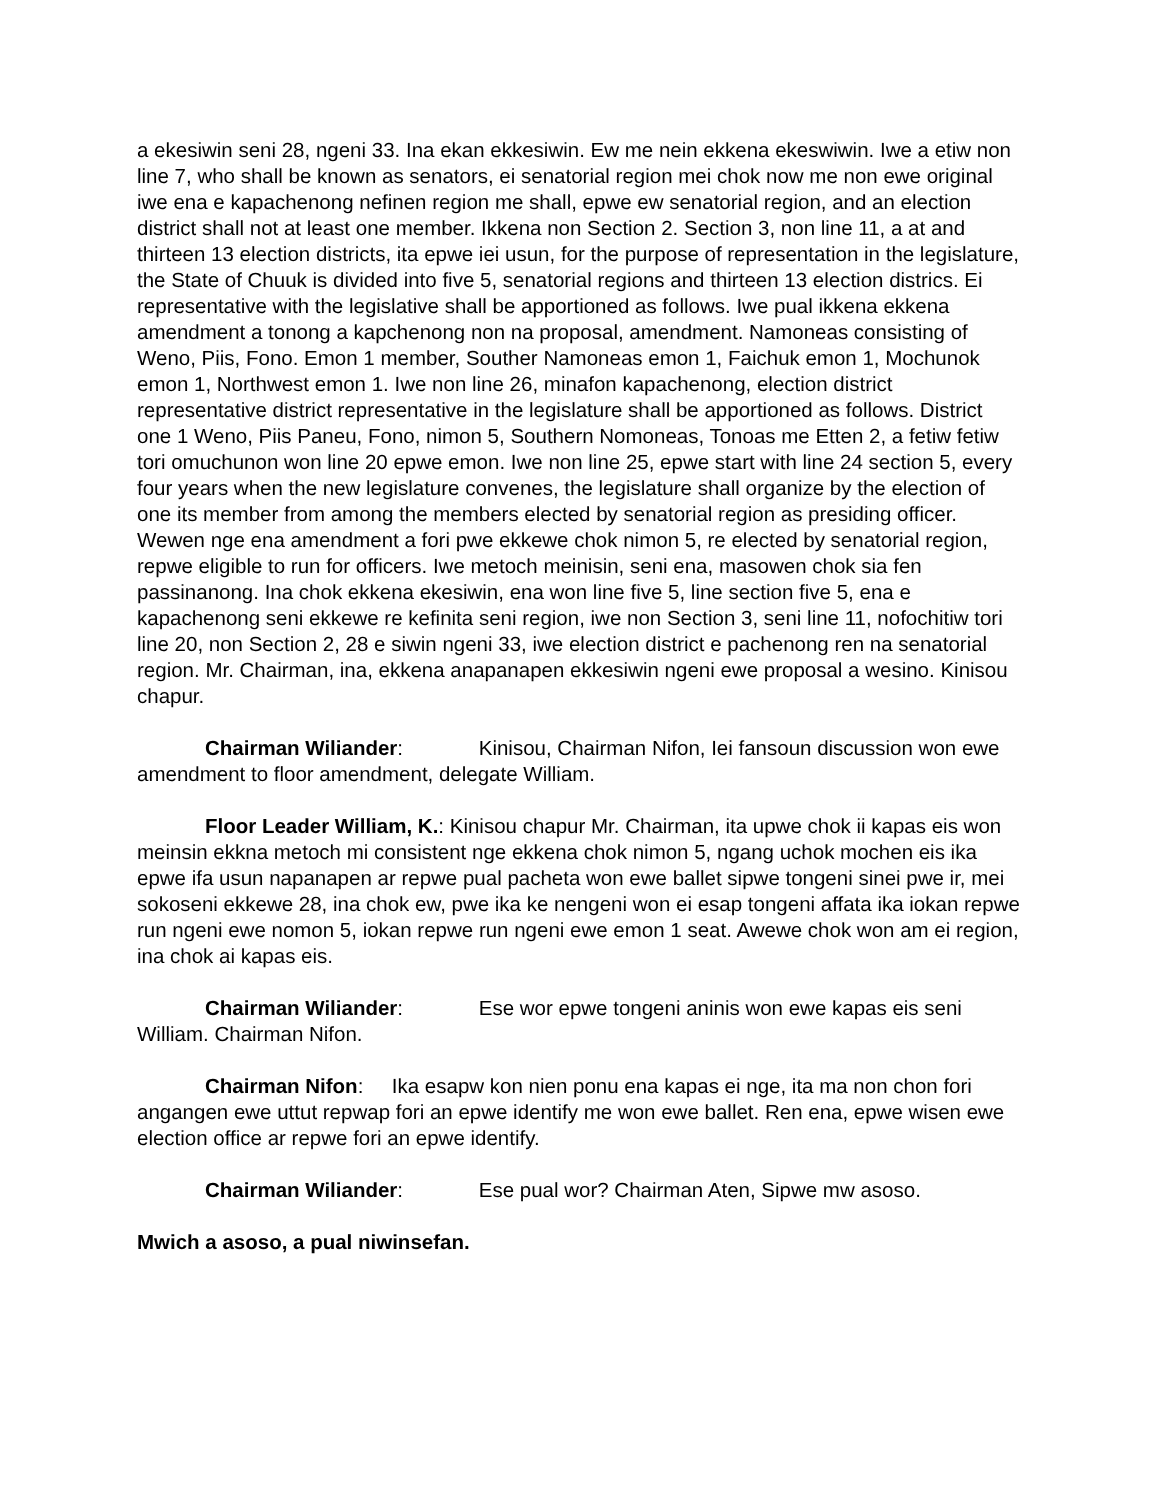a ekesiwin seni 28, ngeni 33. Ina ekan ekkesiwin. Ew me nein ekkena ekeswiwin. Iwe a etiw non line 7, who shall be known as senators, ei senatorial region mei chok now me non ewe original iwe ena e kapachenong nefinen region me shall, epwe ew senatorial region, and an election district shall not at least one member. Ikkena non Section 2. Section 3, non line 11, a at and thirteen 13 election districts, ita epwe iei usun, for the purpose of representation in the legislature, the State of Chuuk is divided into five 5, senatorial regions and thirteen 13 election districs. Ei representative with the legislative shall be apportioned as follows. Iwe pual ikkena ekkena amendment a tonong a kapchenong non na proposal, amendment. Namoneas consisting of Weno, Piis, Fono. Emon 1 member, Souther Namoneas emon 1, Faichuk emon 1, Mochunok emon 1, Northwest emon 1. Iwe non line 26, minafon kapachenong, election district representative district representative in the legislature shall be apportioned as follows. District one 1 Weno, Piis Paneu, Fono, nimon 5, Southern Nomoneas, Tonoas me Etten 2, a fetiw fetiw tori omuchunon won line 20 epwe emon. Iwe non line 25, epwe start with line 24 section 5, every four years when the new legislature convenes, the legislature shall organize by the election of one its member from among the members elected by senatorial region as presiding officer. Wewen nge ena amendment a fori pwe ekkewe chok nimon 5, re elected by senatorial region, repwe eligible to run for officers. Iwe metoch meinisin, seni ena, masowen chok sia fen passinanong. Ina chok ekkena ekesiwin, ena won line five 5, line section five 5, ena e kapachenong seni ekkewe re kefinita seni region, iwe non Section 3, seni line 11, nofochitiw tori line 20, non Section 2, 28 e siwin ngeni 33, iwe election district e pachenong ren na senatorial region. Mr. Chairman, ina, ekkena anapanapen ekkesiwin ngeni ewe proposal a wesino. Kinisou chapur.
Chairman Wiliander: Kinisou, Chairman Nifon, Iei fansoun discussion won ewe amendment to floor amendment, delegate William.
Floor Leader William, K.: Kinisou chapur Mr. Chairman, ita upwe chok ii kapas eis won meinsin ekkna metoch mi consistent nge ekkena chok nimon 5, ngang uchok mochen eis ika epwe ifa usun napanapen ar repwe pual pacheta won ewe ballet sipwe tongeni sinei pwe ir, mei sokoseni ekkewe 28, ina chok ew, pwe ika ke nengeni won ei esap tongeni affata ika iokan repwe run ngeni ewe nomon 5, iokan repwe run ngeni ewe emon 1 seat. Awewe chok won am ei region, ina chok ai kapas eis.
Chairman Wiliander: Ese wor epwe tongeni aninis won ewe kapas eis seni William. Chairman Nifon.
Chairman Nifon: Ika esapw kon nien ponu ena kapas ei nge, ita ma non chon fori angangen ewe uttut repwap fori an epwe identify me won ewe ballet. Ren ena, epwe wisen ewe election office ar repwe fori an epwe identify.
Chairman Wiliander: Ese pual wor? Chairman Aten, Sipwe mw asoso.
Mwich a asoso, a pual niwinsefan.